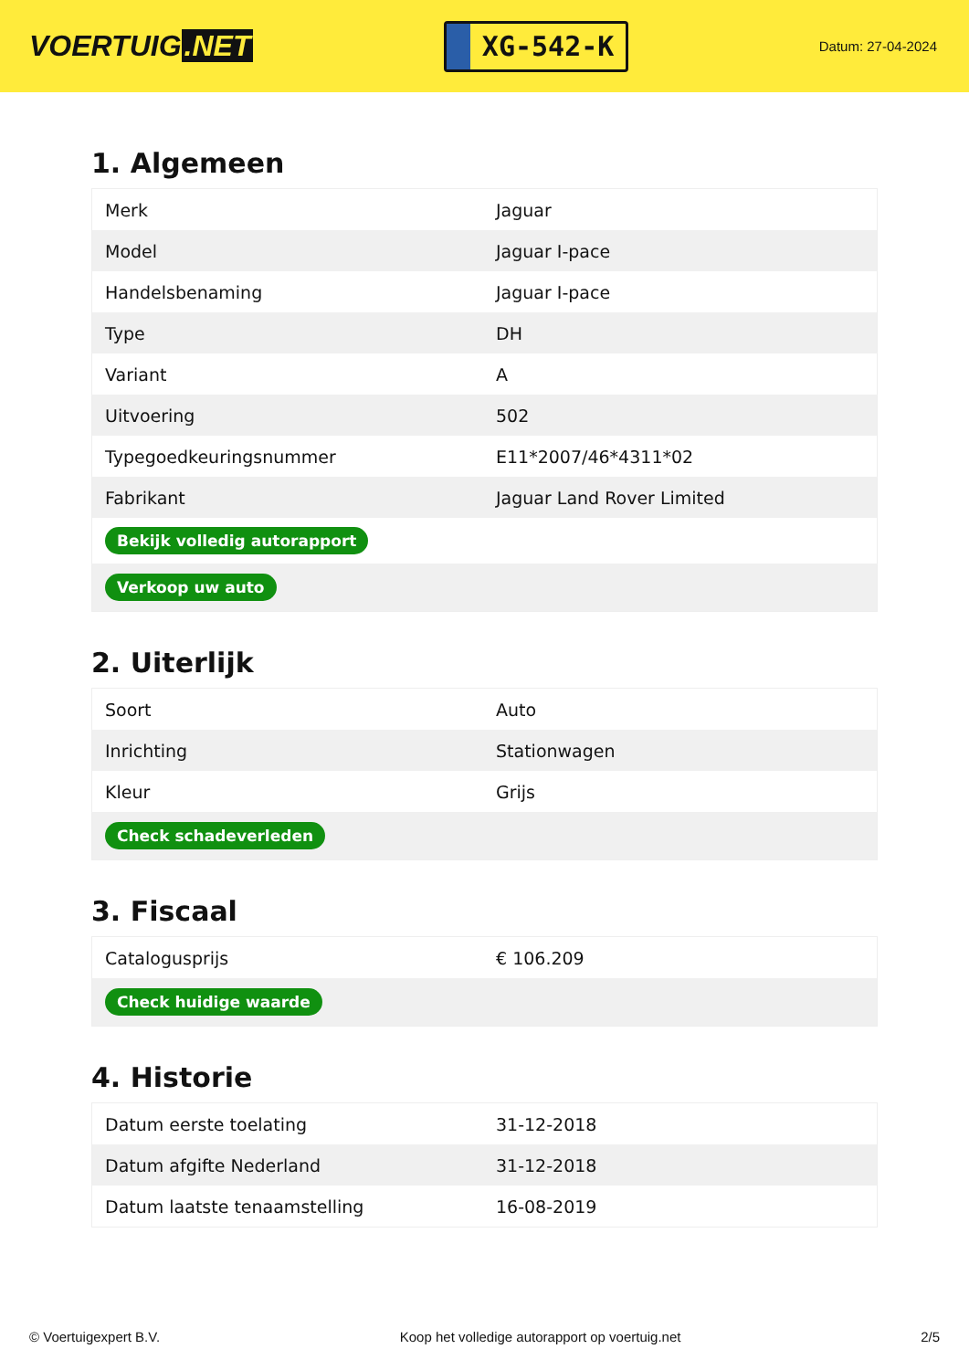VOERTUIG.NET
XG-542-K
Datum: 27-04-2024
1. Algemeen
| Merk | Jaguar |
| Model | Jaguar I-pace |
| Handelsbenaming | Jaguar I-pace |
| Type | DH |
| Variant | A |
| Uitvoering | 502 |
| Typegoedkeuringsnummer | E11*2007/46*4311*02 |
| Fabrikant | Jaguar Land Rover Limited |
| Bekijk volledig autorapport | |
| Verkoop uw auto | |
2. Uiterlijk
| Soort | Auto |
| Inrichting | Stationwagen |
| Kleur | Grijs |
| Check schadeverleden | |
3. Fiscaal
| Catalogusprijs | € 106.209 |
| Check huidige waarde | |
4. Historie
| Datum eerste toelating | 31-12-2018 |
| Datum afgifte Nederland | 31-12-2018 |
| Datum laatste tenaamstelling | 16-08-2019 |
© Voertuigexpert B.V. Koop het volledige autorapport op voertuig.net 2/5